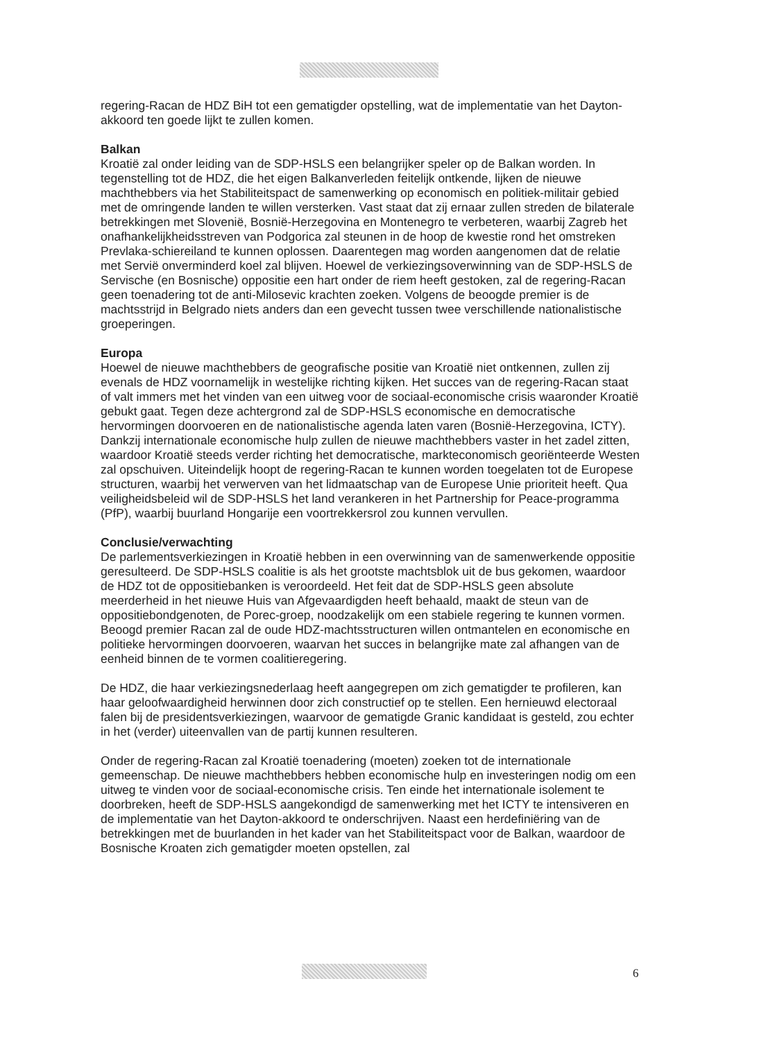regering-Racan de HDZ BiH tot een gematigder opstelling, wat de implementatie van het Dayton-akkoord ten goede lijkt te zullen komen.
Balkan
Kroatië zal onder leiding van de SDP-HSLS een belangrijker speler op de Balkan worden. In tegenstelling tot de HDZ, die het eigen Balkanverleden feitelijk ontkende, lijken de nieuwe machthebbers via het Stabiliteitspact de samenwerking op economisch en politiek-militair gebied met de omringende landen te willen versterken. Vast staat dat zij ernaar zullen streden de bilaterale betrekkingen met Slovenië, Bosnië-Herzegovina en Montenegro te verbeteren, waarbij Zagreb het onafhankelijkheidsstreven van Podgorica zal steunen in de hoop de kwestie rond het omstreken Prevlaka-schiereiland te kunnen oplossen. Daarentegen mag worden aangenomen dat de relatie met Servië onverminderd koel zal blijven. Hoewel de verkiezingsoverwinning van de SDP-HSLS de Servische (en Bosnische) oppositie een hart onder de riem heeft gestoken, zal de regering-Racan geen toenadering tot de anti-Milosevic krachten zoeken. Volgens de beoogde premier is de machtsstrijd in Belgrado niets anders dan een gevecht tussen twee verschillende nationalistische groeperingen.
Europa
Hoewel de nieuwe machthebbers de geografische positie van Kroatië niet ontkennen, zullen zij evenals de HDZ voornamelijk in westelijke richting kijken. Het succes van de regering-Racan staat of valt immers met het vinden van een uitweg voor de sociaal-economische crisis waaronder Kroatië gebukt gaat. Tegen deze achtergrond zal de SDP-HSLS economische en democratische hervormingen doorvoeren en de nationalistische agenda laten varen (Bosnië-Herzegovina, ICTY). Dankzij internationale economische hulp zullen de nieuwe machthebbers vaster in het zadel zitten, waardoor Kroatië steeds verder richting het democratische, markteconomisch georiënteerde Westen zal opschuiven. Uiteindelijk hoopt de regering-Racan te kunnen worden toegelaten tot de Europese structuren, waarbij het verwerven van het lidmaatschap van de Europese Unie prioriteit heeft. Qua veiligheidsbeleid wil de SDP-HSLS het land verankeren in het Partnership for Peace-programma (PfP), waarbij buurland Hongarije een voortrekkersrol zou kunnen vervullen.
Conclusie/verwachting
De parlementsverkiezingen in Kroatië hebben in een overwinning van de samenwerkende oppositie geresulteerd. De SDP-HSLS coalitie is als het grootste machtsblok uit de bus gekomen, waardoor de HDZ tot de oppositiebanken is veroordeeld. Het feit dat de SDP-HSLS geen absolute meerderheid in het nieuwe Huis van Afgevaardigden heeft behaald, maakt de steun van de oppositiebondgenoten, de Porec-groep, noodzakelijk om een stabiele regering te kunnen vormen. Beoogd premier Racan zal de oude HDZ-machtsstructuren willen ontmantelen en economische en politieke hervormingen doorvoeren, waarvan het succes in belangrijke mate zal afhangen van de eenheid binnen de te vormen coalitieregering.
De HDZ, die haar verkiezingsnederlaag heeft aangegrepen om zich gematigder te profileren, kan haar geloofwaardigheid herwinnen door zich constructief op te stellen. Een hernieuwd electoraal falen bij de presidentsverkiezingen, waarvoor de gematigde Granic kandidaat is gesteld, zou echter in het (verder) uiteenvallen van de partij kunnen resulteren.
Onder de regering-Racan zal Kroatië toenadering (moeten) zoeken tot de internationale gemeenschap. De nieuwe machthebbers hebben economische hulp en investeringen nodig om een uitweg te vinden voor de sociaal-economische crisis. Ten einde het internationale isolement te doorbreken, heeft de SDP-HSLS aangekondigd de samenwerking met het ICTY te intensiveren en de implementatie van het Dayton-akkoord te onderschrijven. Naast een herdefiniëring van de betrekkingen met de buurlanden in het kader van het Stabiliteitspact voor de Balkan, waardoor de Bosnische Kroaten zich gematigder moeten opstellen, zal
6